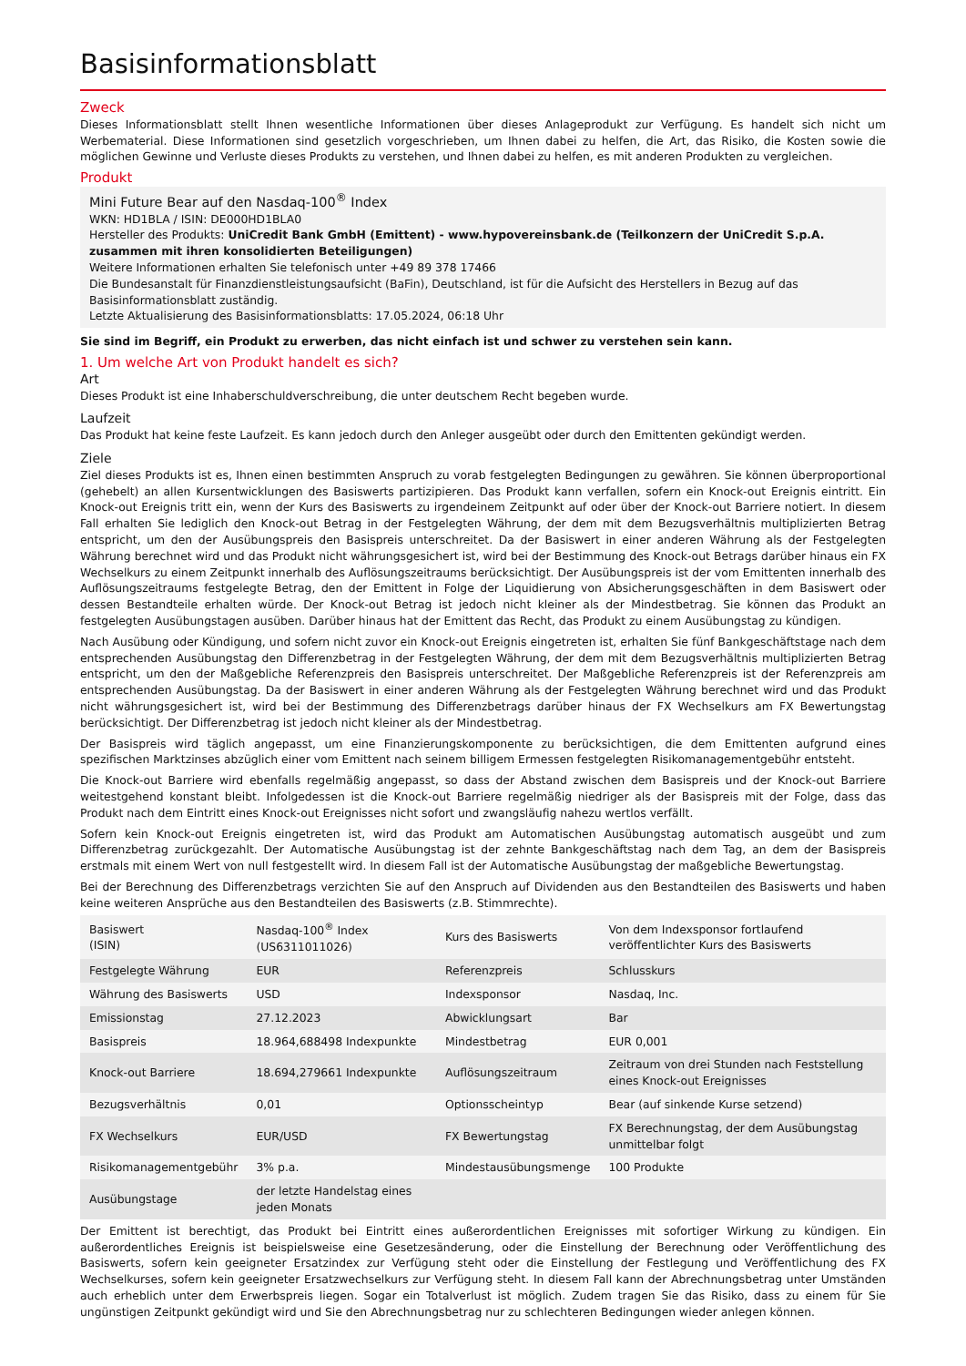Basisinformationsblatt
Zweck
Dieses Informationsblatt stellt Ihnen wesentliche Informationen über dieses Anlageprodukt zur Verfügung. Es handelt sich nicht um Werbematerial. Diese Informationen sind gesetzlich vorgeschrieben, um Ihnen dabei zu helfen, die Art, das Risiko, die Kosten sowie die möglichen Gewinne und Verluste dieses Produkts zu verstehen, und Ihnen dabei zu helfen, es mit anderen Produkten zu vergleichen.
Produkt
Mini Future Bear auf den Nasdaq-100<sup>®</sup> Index
WKN: HD1BLA / ISIN: DE000HD1BLA0
Hersteller des Produkts: UniCredit Bank GmbH (Emittent) - www.hypovereinsbank.de (Teilkonzern der UniCredit S.p.A. zusammen mit ihren konsolidierten Beteiligungen)
Weitere Informationen erhalten Sie telefonisch unter +49 89 378 17466
Die Bundesanstalt für Finanzdienstleistungsaufsicht (BaFin), Deutschland, ist für die Aufsicht des Herstellers in Bezug auf das Basisinformationsblatt zuständig.
Letzte Aktualisierung des Basisinformationsblatts: 17.05.2024, 06:18 Uhr
Sie sind im Begriff, ein Produkt zu erwerben, das nicht einfach ist und schwer zu verstehen sein kann.
1. Um welche Art von Produkt handelt es sich?
Art
Dieses Produkt ist eine Inhaberschuldverschreibung, die unter deutschem Recht begeben wurde.
Laufzeit
Das Produkt hat keine feste Laufzeit. Es kann jedoch durch den Anleger ausgeübt oder durch den Emittenten gekündigt werden.
Ziele
Ziel dieses Produkts ist es, Ihnen einen bestimmten Anspruch zu vorab festgelegten Bedingungen zu gewähren. Sie können überproportional (gehebelt) an allen Kursentwicklungen des Basiswerts partizipieren. Das Produkt kann verfallen, sofern ein Knock-out Ereignis eintritt. Ein Knock-out Ereignis tritt ein, wenn der Kurs des Basiswerts zu irgendeinem Zeitpunkt auf oder über der Knock-out Barriere notiert. In diesem Fall erhalten Sie lediglich den Knock-out Betrag in der Festgelegten Währung, der dem mit dem Bezugsverhältnis multiplizierten Betrag entspricht, um den der Ausübungspreis den Basispreis unterschreitet. Da der Basiswert in einer anderen Währung als der Festgelegten Währung berechnet wird und das Produkt nicht währungsgesichert ist, wird bei der Bestimmung des Knock-out Betrags darüber hinaus ein FX Wechselkurs zu einem Zeitpunkt innerhalb des Auflösungszeitraums berücksichtigt. Der Ausübungspreis ist der vom Emittenten innerhalb des Auflösungszeitraums festgelegte Betrag, den der Emittent in Folge der Liquidierung von Absicherungsgeschäften in dem Basiswert oder dessen Bestandteile erhalten würde. Der Knock-out Betrag ist jedoch nicht kleiner als der Mindestbetrag. Sie können das Produkt an festgelegten Ausübungstagen ausüben. Darüber hinaus hat der Emittent das Recht, das Produkt zu einem Ausübungstag zu kündigen.
Nach Ausübung oder Kündigung, und sofern nicht zuvor ein Knock-out Ereignis eingetreten ist, erhalten Sie fünf Bankgeschäftstage nach dem entsprechenden Ausübungstag den Differenzbetrag in der Festgelegten Währung, der dem mit dem Bezugsverhältnis multiplizierten Betrag entspricht, um den der Maßgebliche Referenzpreis den Basispreis unterschreitet. Der Maßgebliche Referenzpreis ist der Referenzpreis am entsprechenden Ausübungstag. Da der Basiswert in einer anderen Währung als der Festgelegten Währung berechnet wird und das Produkt nicht währungsgesichert ist, wird bei der Bestimmung des Differenzbetrags darüber hinaus der FX Wechselkurs am FX Bewertungstag berücksichtigt. Der Differenzbetrag ist jedoch nicht kleiner als der Mindestbetrag.
Der Basispreis wird täglich angepasst, um eine Finanzierungskomponente zu berücksichtigen, die dem Emittenten aufgrund eines spezifischen Marktzinses abzüglich einer vom Emittent nach seinem billigem Ermessen festgelegten Risikomanagementgebühr entsteht.
Die Knock-out Barriere wird ebenfalls regelmäßig angepasst, so dass der Abstand zwischen dem Basispreis und der Knock-out Barriere weitestgehend konstant bleibt. Infolgedessen ist die Knock-out Barriere regelmäßig niedriger als der Basispreis mit der Folge, dass das Produkt nach dem Eintritt eines Knock-out Ereignisses nicht sofort und zwangsläufig nahezu wertlos verfällt.
Sofern kein Knock-out Ereignis eingetreten ist, wird das Produkt am Automatischen Ausübungstag automatisch ausgeübt und zum Differenzbetrag zurückgezahlt. Der Automatische Ausübungstag ist der zehnte Bankgeschäftstag nach dem Tag, an dem der Basispreis erstmals mit einem Wert von null festgestellt wird. In diesem Fall ist der Automatische Ausübungstag der maßgebliche Bewertungstag.
Bei der Berechnung des Differenzbetrags verzichten Sie auf den Anspruch auf Dividenden aus den Bestandteilen des Basiswerts und haben keine weiteren Ansprüche aus den Bestandteilen des Basiswerts (z.B. Stimmrechte).
| Basiswert (ISIN) | Nasdaq-100<sup>®</sup> Index (US6311011026) | Kurs des Basiswerts | Von dem Indexsponsor fortlaufend veröffentlichter Kurs des Basiswerts |
| Festgelegte Währung | EUR | Referenzpreis | Schlusskurs |
| Währung des Basiswerts | USD | Indexsponsor | Nasdaq, Inc. |
| Emissionstag | 27.12.2023 | Abwicklungsart | Bar |
| Basispreis | 18.964,688498 Indexpunkte | Mindestbetrag | EUR 0,001 |
| Knock-out Barriere | 18.694,279661 Indexpunkte | Auflösungszeitraum | Zeitraum von drei Stunden nach Feststellung eines Knock-out Ereignisses |
| Bezugsverhältnis | 0,01 | Optionsscheintyp | Bear (auf sinkende Kurse setzend) |
| FX Wechselkurs | EUR/USD | FX Bewertungstag | FX Berechnungstag, der dem Ausübungstag unmittelbar folgt |
| Risikomanagementgebühr | 3% p.a. | Mindestausübungsmenge | 100 Produkte |
| Ausübungstage | der letzte Handelstag eines jeden Monats | | |
Der Emittent ist berechtigt, das Produkt bei Eintritt eines außerordentlichen Ereignisses mit sofortiger Wirkung zu kündigen. Ein außerordentliches Ereignis ist beispielsweise eine Gesetzesänderung, oder die Einstellung der Berechnung oder Veröffentlichung des Basiswerts, sofern kein geeigneter Ersatzindex zur Verfügung steht oder die Einstellung der Festlegung und Veröffentlichung des FX Wechselkurses, sofern kein geeigneter Ersatzwechselkurs zur Verfügung steht. In diesem Fall kann der Abrechnungsbetrag unter Umständen auch erheblich unter dem Erwerbspreis liegen. Sogar ein Totalverlust ist möglich. Zudem tragen Sie das Risiko, dass zu einem für Sie ungünstigen Zeitpunkt gekündigt wird und Sie den Abrechnungsbetrag nur zu schlechteren Bedingungen wieder anlegen können.